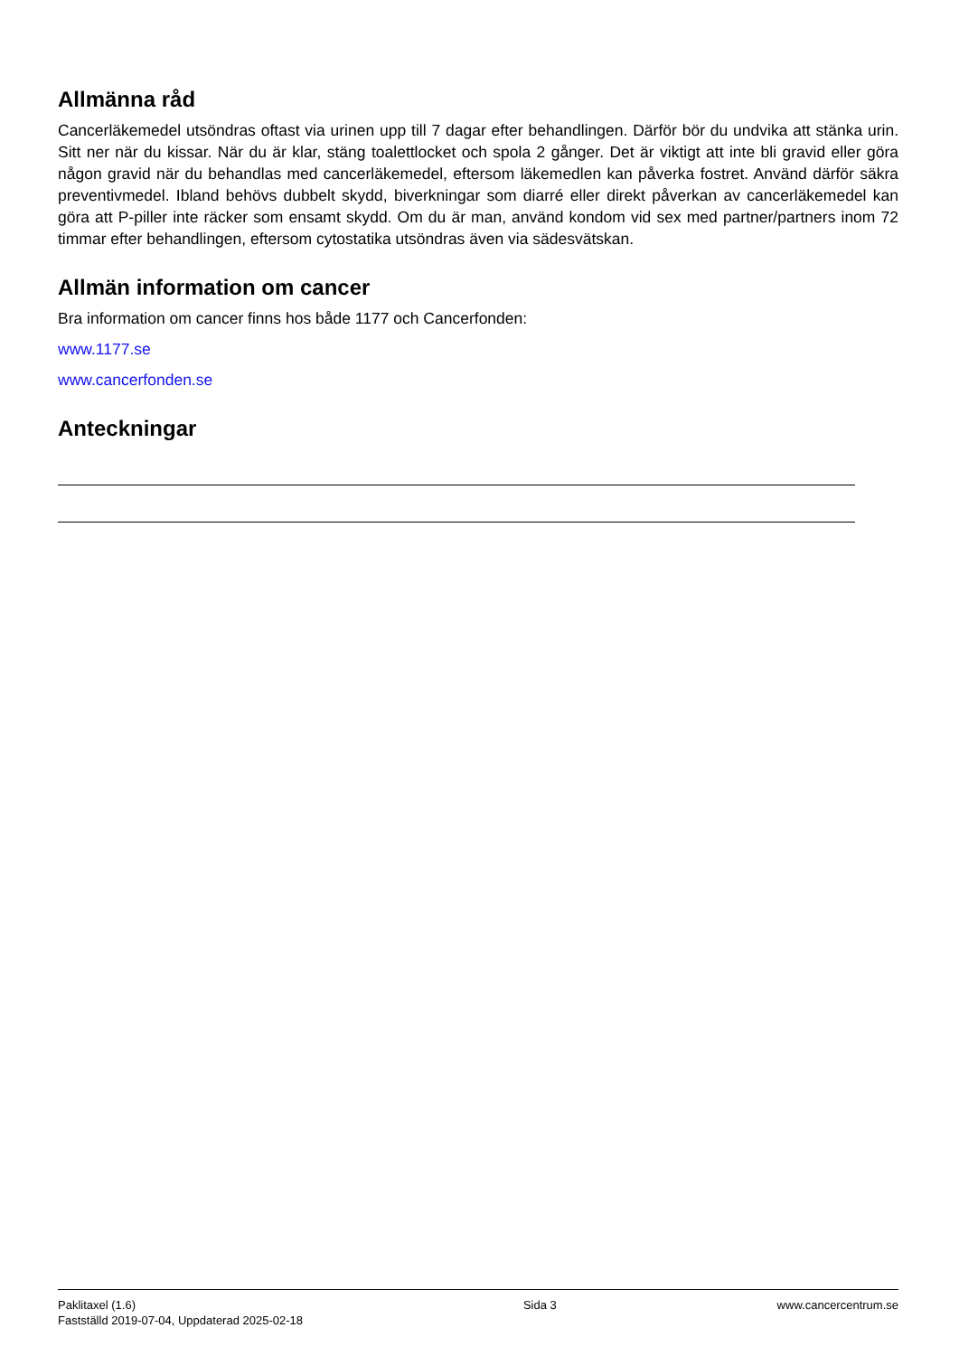Allmänna råd
Cancerläkemedel utsöndras oftast via urinen upp till 7 dagar efter behandlingen. Därför bör du undvika att stänka urin. Sitt ner när du kissar. När du är klar, stäng toalettlocket och spola 2 gånger. Det är viktigt att inte bli gravid eller göra någon gravid när du behandlas med cancerläkemedel, eftersom läkemedlen kan påverka fostret. Använd därför säkra preventivmedel. Ibland behövs dubbelt skydd, biverkningar som diarré eller direkt påverkan av cancerläkemedel kan göra att P-piller inte räcker som ensamt skydd. Om du är man, använd kondom vid sex med partner/partners inom 72 timmar efter behandlingen, eftersom cytostatika utsöndras även via sädesvätskan.
Allmän information om cancer
Bra information om cancer finns hos både 1177 och Cancerfonden:
www.1177.se
www.cancerfonden.se
Anteckningar
Paklitaxel (1.6)
Fastställd 2019-07-04, Uppdaterad 2025-02-18
Sida 3 www.cancercentrum.se